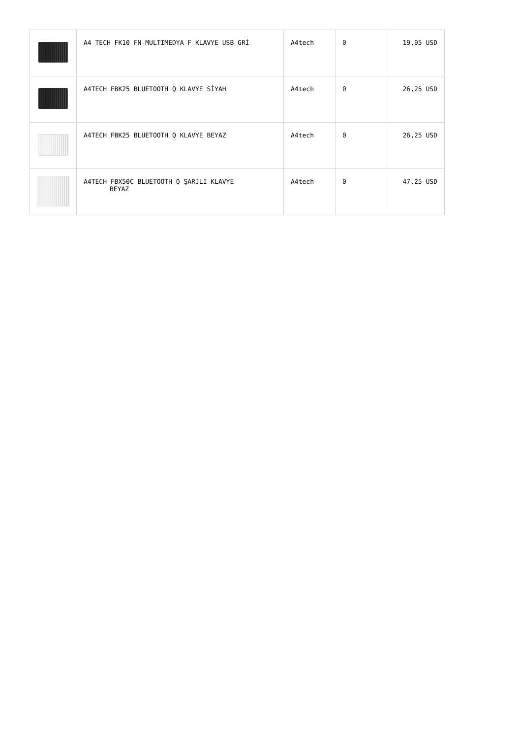| | A4 TECH FK10 FN-MULTIMEDYA F KLAVYE USB GRİ | A4tech | 0 | 19,95 USD |
| | A4TECH FBK25 BLUETOOTH Q KLAVYE SİYAH | A4tech | 0 | 26,25 USD |
| | A4TECH FBK25 BLUETOOTH Q KLAVYE BEYAZ | A4tech | 0 | 26,25 USD |
| | A4TECH FBX50C BLUETOOTH Q ŞARJLI KLAVYE BEYAZ | A4tech | 0 | 47,25 USD |